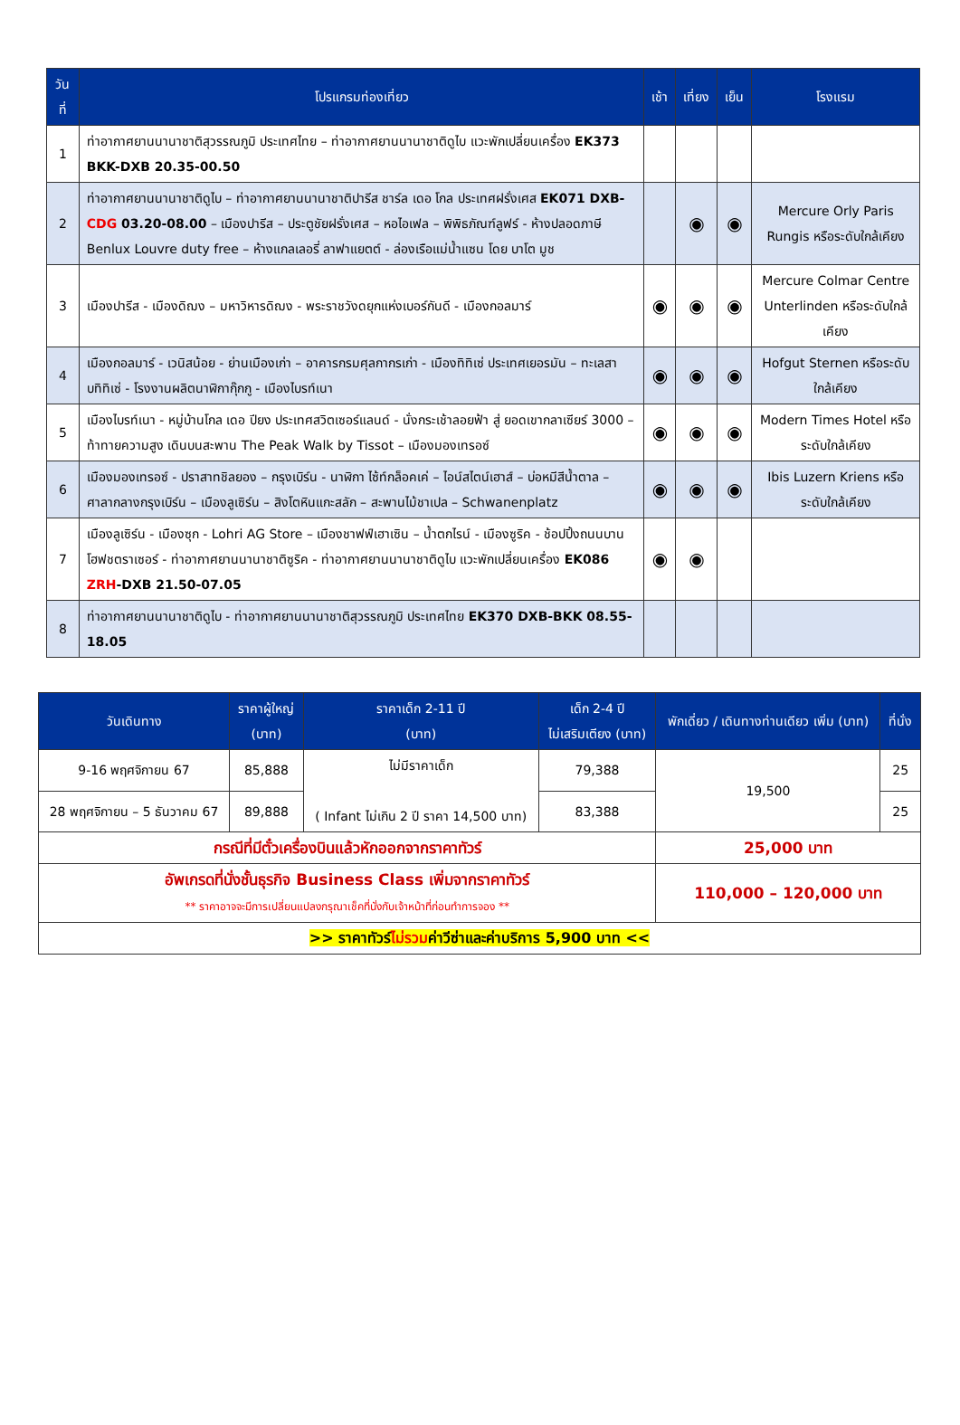| วันที่ | โปรแกรมท่องเที่ยว | เช้า | เที่ยง | เย็น | โรงแรม |
| --- | --- | --- | --- | --- | --- |
| 1 | ท่าอากาศยานนานาชาติสุวรรณภูมิ ประเทศไทย – ท่าอากาศยานนานาชาติดูไบ แวะพักเปลี่ยนเครื่อง EK373 BKK-DXB 20.35-00.50 | | | | |
| 2 | ท่าอากาศยานนานาชาติดูไบ – ท่าอากาศยานนานาชาติปารีส ชาร์ล เดอ โกล ประเทศฝรั่งเศส EK071 DXB- CDG 03.20-08.00 – เมืองปารีส – ประตูชัยฝรั่งเศส – หอไอเฟล – พิพิธภัณฑ์ลูฟร์ - ห้างปลอดภาษี Benlux Louvre duty free – ห้างแกลเลอรี่ ลาฟาแยตต์ - ล่องเรือแม่น้ำแซน โดย บาโต มูช | | ◉ | ◉ | Mercure Orly Paris Rungis หรือระดับใกล้เคียง |
| 3 | เมืองปารีส - เมืองดิฌง – มหาวิหารดิฌง - พระราชวังดยุกแห่งเบอร์กันดี - เมืองกอลมาร์ | ◉ | ◉ | ◉ | Mercure Colmar Centre Unterlinden หรือระดับใกล้เคียง |
| 4 | เมืองกอลมาร์ - เวนิสน้อย - ย่านเมืองเก่า – อาคารกรมศุลกากรเก่า - เมืองทิทิเซ่ ประเทศเยอรมัน – ทะเลสาบทิทิเซ่ - โรงงานผลิตนาฬิกากุ๊กกู - เมืองไบรท์เนา | ◉ | ◉ | ◉ | Hofgut Sternen หรือระดับใกล้เคียง |
| 5 | เมืองไบรท์เนา - หมู่บ้านโกล เดอ ปียง ประเทศสวิตเซอร์แลนด์ - นั่งกระเช้าลอยฟ้า สู่ ยอดเขากลาเซียร์ 3000 – ท้าทายความสูง เดินบนสะพาน The Peak Walk by Tissot – เมืองมองเทรอซ์ | ◉ | ◉ | ◉ | Modern Times Hotel หรือระดับใกล้เคียง |
| 6 | เมืองมองเทรอซ์ - ปราสาทชิลยอง – กรุงเบิร์น - นาฬิกา ไซ้ท์กล็อคเค่ – ไอน์สไตน์เฮาส์ – บ่อหมีสีน้ำตาล – ศาลากลางกรุงเบิร์น – เมืองลูเซิร์น – สิงโตหินแกะสลัก – สะพานไม้ชาเปล – Schwanenplatz | ◉ | ◉ | ◉ | Ibis Luzern Kriens หรือระดับใกล้เคียง |
| 7 | เมืองลูเซิร์น - เมืองซุก - Lohri AG Store – เมืองชาฟฟ์เฮาเซิน – น้ำตกไรน์ - เมืองซูริค - ช้อปปิ้งถนนบานโฮฟชตราเซอร์ - ท่าอากาศยานนานาชาติซูริค - ท่าอากาศยานนานาชาติดูไบ แวะพักเปลี่ยนเครื่อง EK086 ZRH -DXB 21.50-07.05 | ◉ | ◉ | | |
| 8 | ท่าอากาศยานนานาชาติดูไบ - ท่าอากาศยานนานาชาติสุวรรณภูมิ ประเทศไทย EK370 DXB-BKK 08.55-18.05 | | | | |
| วันเดินทาง | ราคาผู้ใหญ่ (บาท) | ราคาเด็ก 2-11 ปี (บาท) | เด็ก 2-4 ปี ไม่เสริมเตียง (บาท) | พักเดี่ยว / เดินทางท่านเดียว เพิ่ม (บาท) | ที่นั่ง |
| --- | --- | --- | --- | --- | --- |
| 9-16 พฤศจิกายน 67 | 85,888 | ไม่มีราคาเด็ก ( Infant ไม่เกิน 2 ปี ราคา 14,500 บาท) | 79,388 | 19,500 | 25 |
| 28 พฤศจิกายน – 5 ธันวาคม 67 | 89,888 | | 83,388 | | 25 |
| กรณีที่มีตั๋วเครื่องบินแล้วหักออกจากราคาทัวร์ | | | | 25,000 บาท | |
| อัพเกรดที่นั่งชั้นธุรกิจ Business Class เพิ่มจากราคาทัวร์ ** ราคาอาจจะมีการเปลี่ยนแปลงกรุณาเช็คที่นั่งกับเจ้าหน้าที่ก่อนทำการจอง ** | | | | 110,000 – 120,000 บาท | |
| >> ราคาทัวร์ ไม่รวม ค่าวีซ่าและค่าบริการ 5,900 บาท << | | | | | |